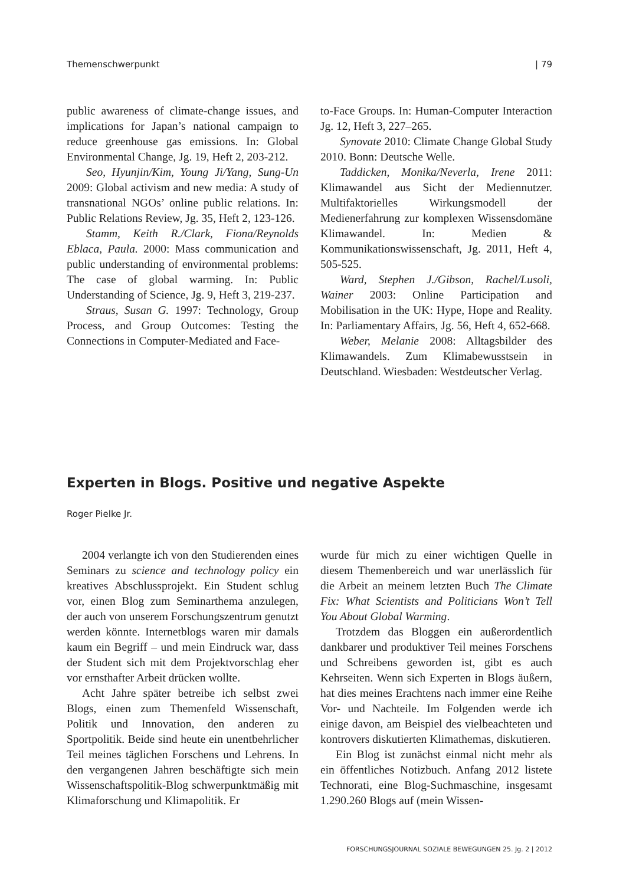Themenschwerpunkt | 79
public awareness of climate-change issues, and implications for Japan’s national campaign to reduce greenhouse gas emissions. In: Global Environmental Change, Jg. 19, Heft 2, 203-212.
Seo, Hyunjin/Kim, Young Ji/Yang, Sung-Un 2009: Global activism and new media: A study of transnational NGOs’ online public relations. In: Public Relations Review, Jg. 35, Heft 2, 123-126.
Stamm, Keith R./Clark, Fiona/Reynolds Eblaca, Paula. 2000: Mass communication and public understanding of environmental problems: The case of global warming. In: Public Understanding of Science, Jg. 9, Heft 3, 219-237.
Straus, Susan G. 1997: Technology, Group Process, and Group Outcomes: Testing the Connections in Computer-Mediated and Face-
to-Face Groups. In: Human-Computer Interaction Jg. 12, Heft 3, 227–265.
Synovate 2010: Climate Change Global Study 2010. Bonn: Deutsche Welle.
Taddicken, Monika/Neverla, Irene 2011: Klimawandel aus Sicht der Mediennutzer. Multifaktorielles Wirkungsmodell der Medienerfahrung zur komplexen Wissensdomäne Klimawandel. In: Medien & Kommunikationswissenschaft, Jg. 2011, Heft 4, 505-525.
Ward, Stephen J./Gibson, Rachel/Lusoli, Wainer 2003: Online Participation and Mobilisation in the UK: Hype, Hope and Reality. In: Parliamentary Affairs, Jg. 56, Heft 4, 652-668.
Weber, Melanie 2008: Alltagsbilder des Klimawandels. Zum Klimabewusstsein in Deutschland. Wiesbaden: Westdeutscher Verlag.
Experten in Blogs. Positive und negative Aspekte
Roger Pielke Jr.
2004 verlangte ich von den Studierenden eines Seminars zu science and technology policy ein kreatives Abschlussprojekt. Ein Student schlug vor, einen Blog zum Seminarthema anzulegen, der auch von unserem Forschungszentrum genutzt werden könnte. Internetblogs waren mir damals kaum ein Begriff – und mein Eindruck war, dass der Student sich mit dem Projektvorschlag eher vor ernsthafter Arbeit drücken wollte.
Acht Jahre später betreibe ich selbst zwei Blogs, einen zum Themenfeld Wissenschaft, Politik und Innovation, den anderen zu Sportpolitik. Beide sind heute ein unentbehrlicher Teil meines täglichen Forschens und Lehrens. In den vergangenen Jahren beschäftigte sich mein Wissenschaftspolitik-Blog schwerpunktmäßig mit Klimaforschung und Klimapolitik. Er
wurde für mich zu einer wichtigen Quelle in diesem Themenbereich und war unerlässlich für die Arbeit an meinem letzten Buch The Climate Fix: What Scientists and Politicians Won’t Tell You About Global Warming.
Trotzdem das Bloggen ein außerordentlich dankbarer und produktiver Teil meines Forschens und Schreibens geworden ist, gibt es auch Kehrseiten. Wenn sich Experten in Blogs äußern, hat dies meines Erachtens nach immer eine Reihe Vor- und Nachteile. Im Folgenden werde ich einige davon, am Beispiel des vielbeachteten und kontrovers diskutierten Klimathemas, diskutieren.
Ein Blog ist zunächst einmal nicht mehr als ein öffentliches Notizbuch. Anfang 2012 listete Technorati, eine Blog-Suchmaschine, insgesamt 1.290.260 Blogs auf (mein Wissen-
FORSCHUNGSJOURNAL SOZIALE BEWEGUNGEN 25. Jg. 2 | 2012